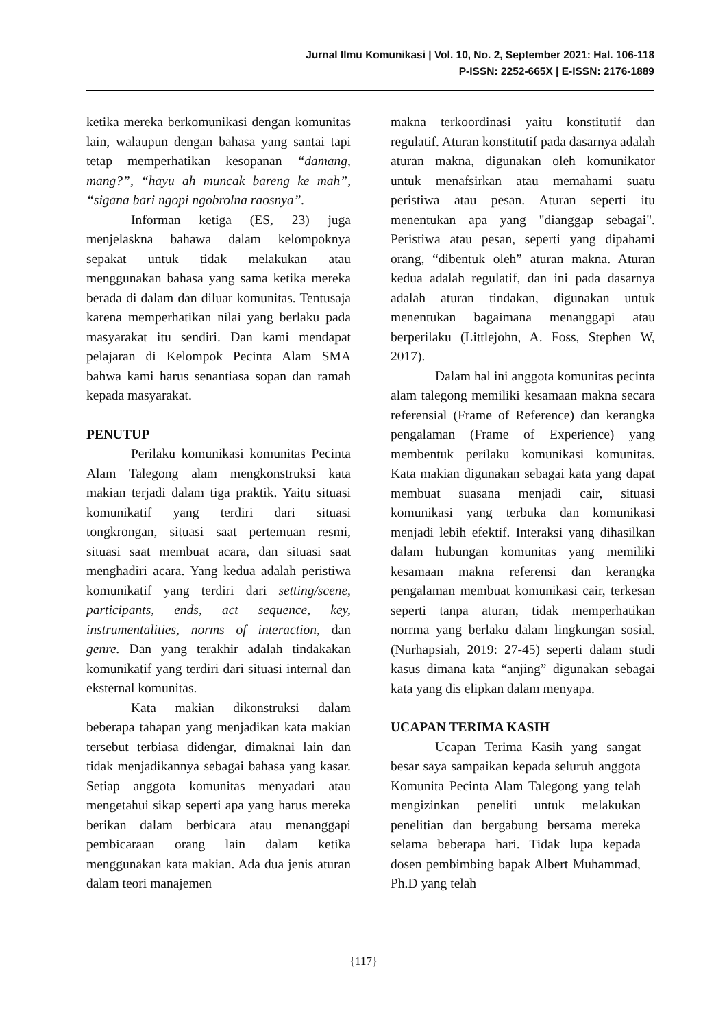Jurnal Ilmu Komunikasi | Vol. 10, No. 2, September 2021: Hal. 106-118
P-ISSN: 2252-665X | E-ISSN: 2176-1889
ketika mereka berkomunikasi dengan komunitas lain, walaupun dengan bahasa yang santai tapi tetap memperhatikan kesopanan “damang, mang?”, “hayu ah muncak bareng ke mah”, “sigana bari ngopi ngobrolna raosnya”.
Informan ketiga (ES, 23) juga menjelaskna bahawa dalam kelompoknya sepakat untuk tidak melakukan atau menggunakan bahasa yang sama ketika mereka berada di dalam dan diluar komunitas. Tentusaja karena memperhatikan nilai yang berlaku pada masyarakat itu sendiri. Dan kami mendapat pelajaran di Kelompok Pecinta Alam SMA bahwa kami harus senantiasa sopan dan ramah kepada masyarakat.
PENUTUP
Perilaku komunikasi komunitas Pecinta Alam Talegong alam mengkonstruksi kata makian terjadi dalam tiga praktik. Yaitu situasi komunikatif yang terdiri dari situasi tongkrongan, situasi saat pertemuan resmi, situasi saat membuat acara, dan situasi saat menghadiri acara. Yang kedua adalah peristiwa komunikatif yang terdiri dari setting/scene, participants, ends, act sequence, key, instrumentalities, norms of interaction, dan genre. Dan yang terakhir adalah tindakakan komunikatif yang terdiri dari situasi internal dan eksternal komunitas.
Kata makian dikonstruksi dalam beberapa tahapan yang menjadikan kata makian tersebut terbiasa didengar, dimaknai lain dan tidak menjadikannya sebagai bahasa yang kasar. Setiap anggota komunitas menyadari atau mengetahui sikap seperti apa yang harus mereka berikan dalam berbicara atau menanggapi pembicaraan orang lain dalam ketika menggunakan kata makian. Ada dua jenis aturan dalam teori manajemen
makna terkoordinasi yaitu konstitutif dan regulatif. Aturan konstitutif pada dasarnya adalah aturan makna, digunakan oleh komunikator untuk menafsirkan atau memahami suatu peristiwa atau pesan. Aturan seperti itu menentukan apa yang "dianggap sebagai". Peristiwa atau pesan, seperti yang dipahami orang, “dibentuk oleh” aturan makna. Aturan kedua adalah regulatif, dan ini pada dasarnya adalah aturan tindakan, digunakan untuk menentukan bagaimana menanggapi atau berperilaku (Littlejohn, A. Foss, Stephen W, 2017).
Dalam hal ini anggota komunitas pecinta alam talegong memiliki kesamaan makna secara referensial (Frame of Reference) dan kerangka pengalaman (Frame of Experience) yang membentuk perilaku komunikasi komunitas. Kata makian digunakan sebagai kata yang dapat membuat suasana menjadi cair, situasi komunikasi yang terbuka dan komunikasi menjadi lebih efektif. Interaksi yang dihasilkan dalam hubungan komunitas yang memiliki kesamaan makna referensi dan kerangka pengalaman membuat komunikasi cair, terkesan seperti tanpa aturan, tidak memperhatikan norrma yang berlaku dalam lingkungan sosial. (Nurhapsiah, 2019: 27-45) seperti dalam studi kasus dimana kata “anjing” digunakan sebagai kata yang dis elipkan dalam menyapa.
UCAPAN TERIMA KASIH
Ucapan Terima Kasih yang sangat besar saya sampaikan kepada seluruh anggota Komunita Pecinta Alam Talegong yang telah mengizinkan peneliti untuk melakukan penelitian dan bergabung bersama mereka selama beberapa hari. Tidak lupa kepada dosen pembimbing bapak Albert Muhammad, Ph.D yang telah
{117}